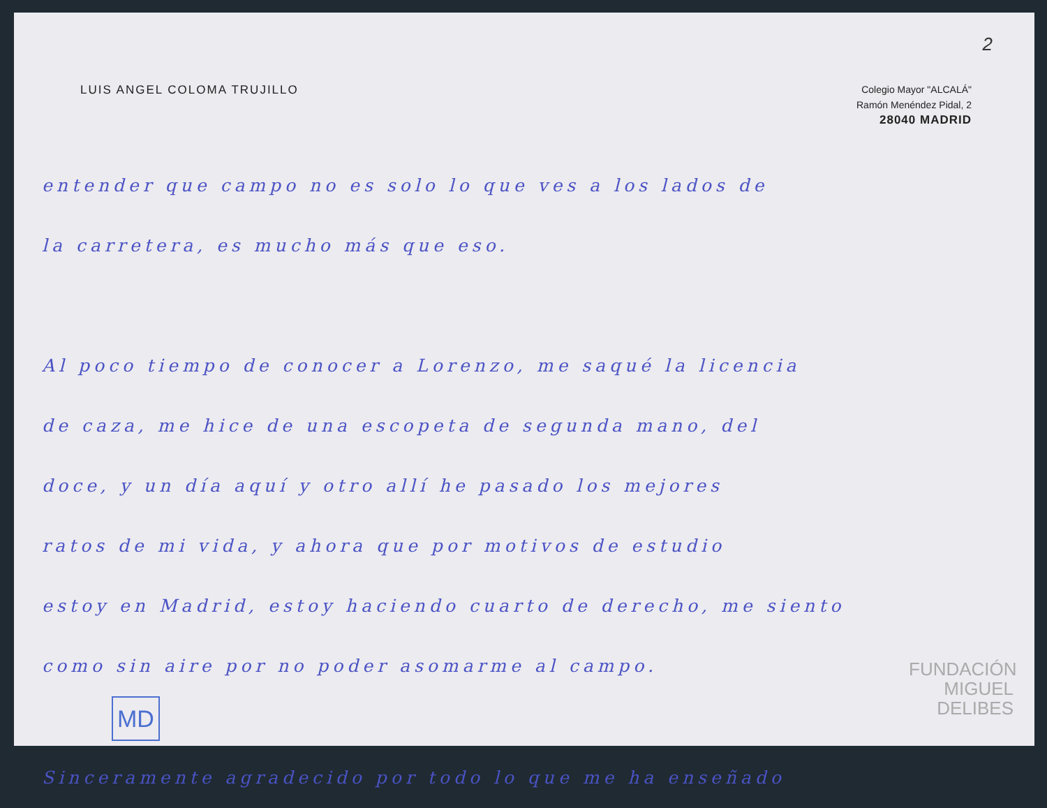2
LUIS ANGEL COLOMA TRUJILLO
Colegio Mayor "ALCALÁ"
Ramón Menéndez Pidal, 2
28040 MADRID
entender que campo no es solo lo que ves a los lados de
la carretera, es mucho más que eso.
Al poco tiempo de conocer a Lorenzo, me saqué la licencia
de caza, me hice de una escopeta de segunda mano, del
doce, y un día aquí y otro allí he pasado los mejores
ratos de mi vida, y ahora que por motivos de estudio
estoy en Madrid, estoy haciendo cuarto de derecho, me siento
como sin aire por no poder asomarme al campo.
MD
Sinceramente agradecido por todo lo que me ha enseñado
FUNDACIÓN MIGUEL DELIBES